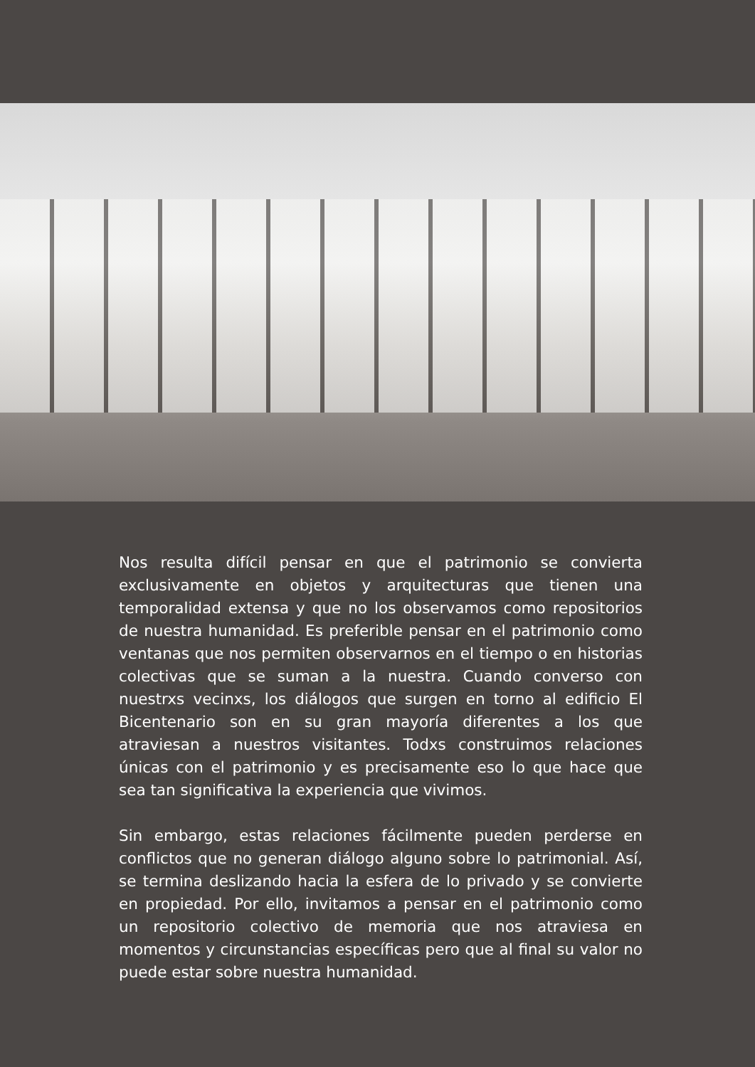Nos resulta difícil pensar en que el patrimonio se convierta exclusivamente en objetos y arquitecturas que tienen una temporalidad extensa y que no los observamos como repositorios de nuestra humanidad. Es preferible pensar en el patrimonio como ventanas que nos permiten observarnos en el tiempo o en historias colectivas que se suman a la nuestra. Cuando converso con nuestrxs vecinxs, los diálogos que surgen en torno al edificio El Bicentenario son en su gran mayoría diferentes a los que atraviesan a nuestros visitantes. Todxs construimos relaciones únicas con el patrimonio y es precisamente eso lo que hace que sea tan significativa la experiencia que vivimos.
Sin embargo, estas relaciones fácilmente pueden perderse en conflictos que no generan diálogo alguno sobre lo patrimonial. Así, se termina deslizando hacia la esfera de lo privado y se convierte en propiedad. Por ello, invitamos a pensar en el patrimonio como un repositorio colectivo de memoria que nos atraviesa en momentos y circunstancias específicas pero que al final su valor no puede estar sobre nuestra humanidad.